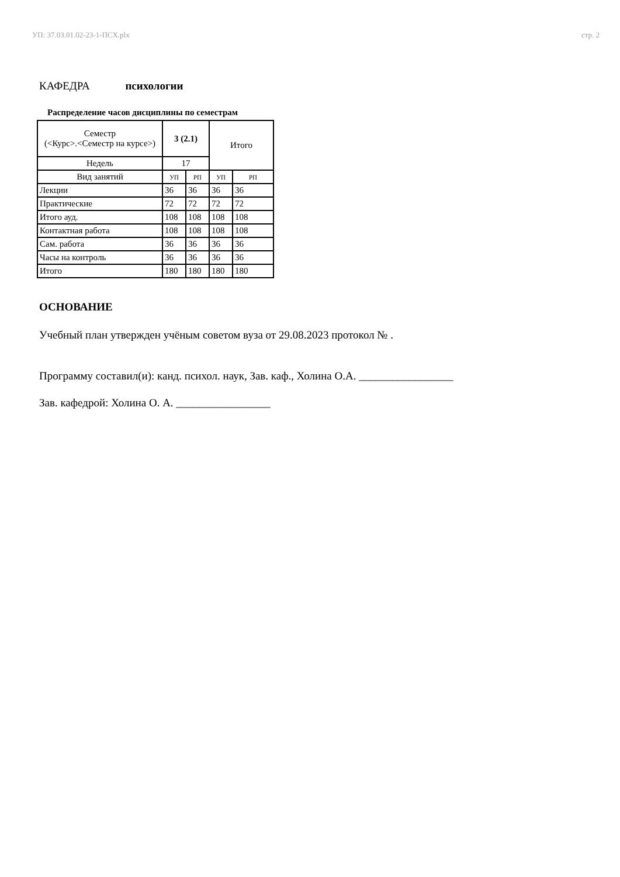УП: 37.03.01.02-23-1-ПСХ.plx стр. 2
КАФЕДРА психологии
Распределение часов дисциплины по семестрам
| Семестр (<Курс>.<Семестр на курсе>) | 3 (2.1) | | Итого | |
| Недель | 17 | | | |
| Вид занятий | УП | РП | УП | РП |
| Лекции | 36 | 36 | 36 | 36 |
| Практические | 72 | 72 | 72 | 72 |
| Итого ауд. | 108 | 108 | 108 | 108 |
| Контактная работа | 108 | 108 | 108 | 108 |
| Сам. работа | 36 | 36 | 36 | 36 |
| Часы на контроль | 36 | 36 | 36 | 36 |
| Итого | 180 | 180 | 180 | 180 |
ОСНОВАНИЕ
Учебный план утвержден учёным советом вуза от 29.08.2023 протокол № .
Программу составил(и): канд. психол. наук, Зав. каф., Холина О.А. _________________
Зав. кафедрой: Холина О. А. _________________